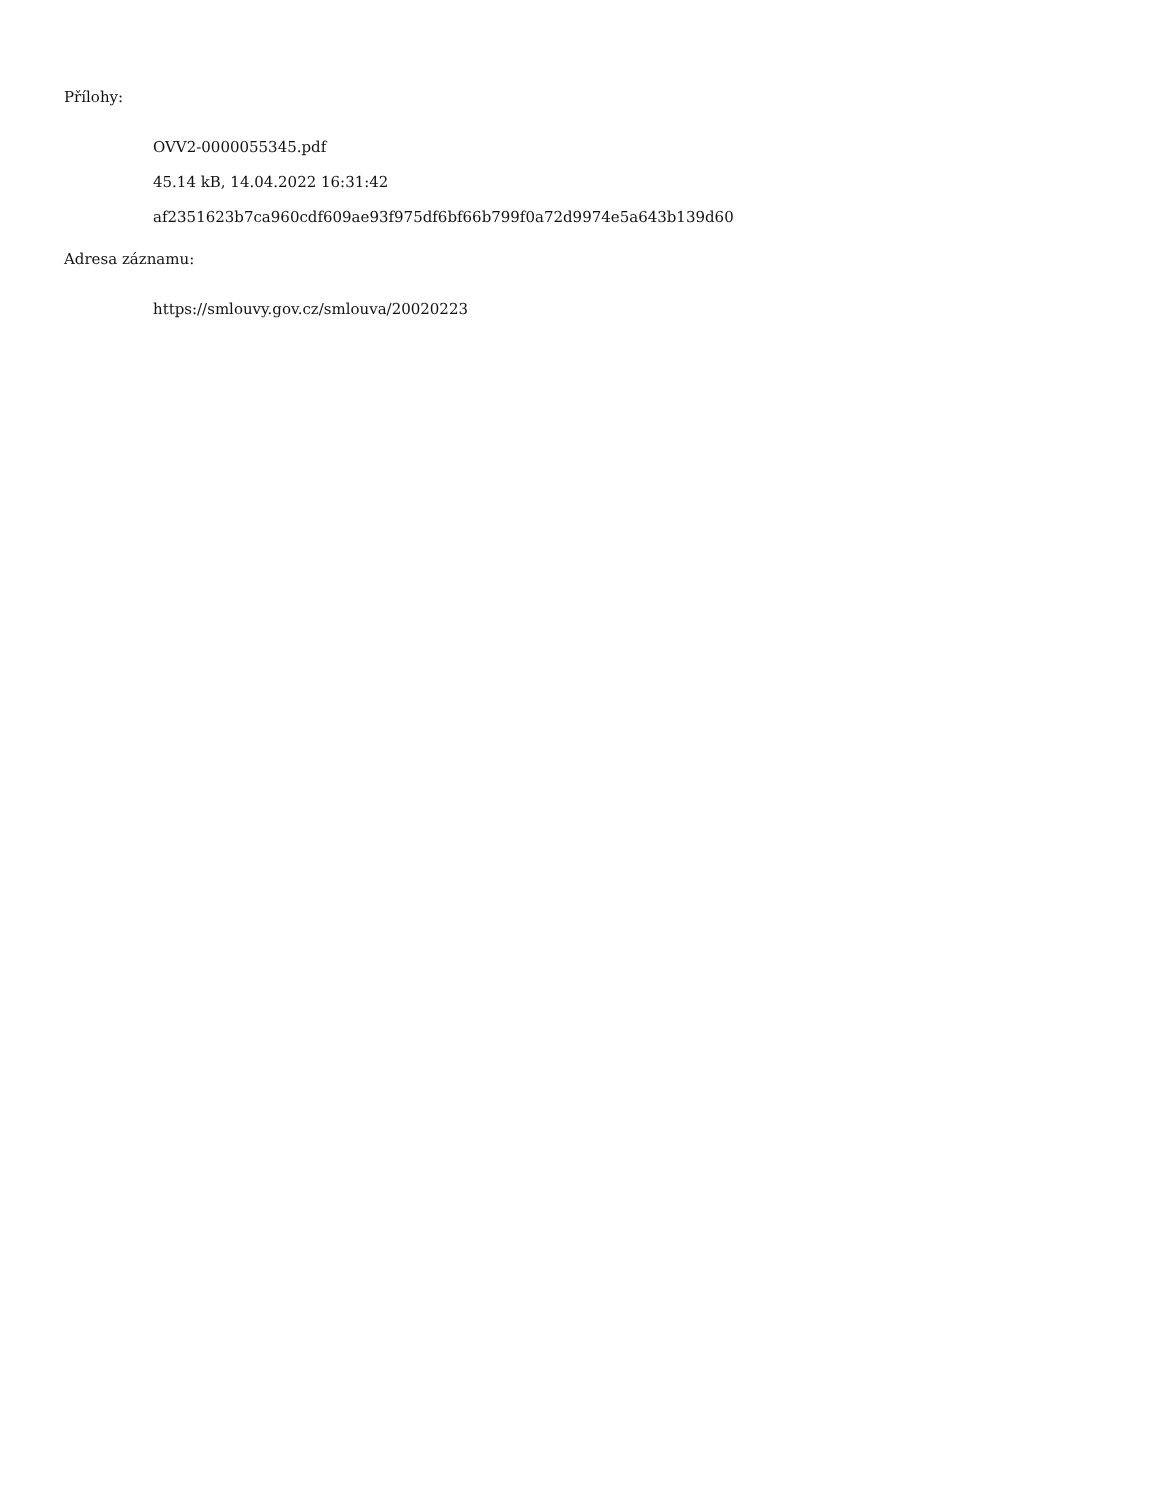Přílohy:
OVV2-0000055345.pdf
45.14 kB, 14.04.2022 16:31:42
af2351623b7ca960cdf609ae93f975df6bf66b799f0a72d9974e5a643b139d60
Adresa záznamu:
https://smlouvy.gov.cz/smlouva/20020223